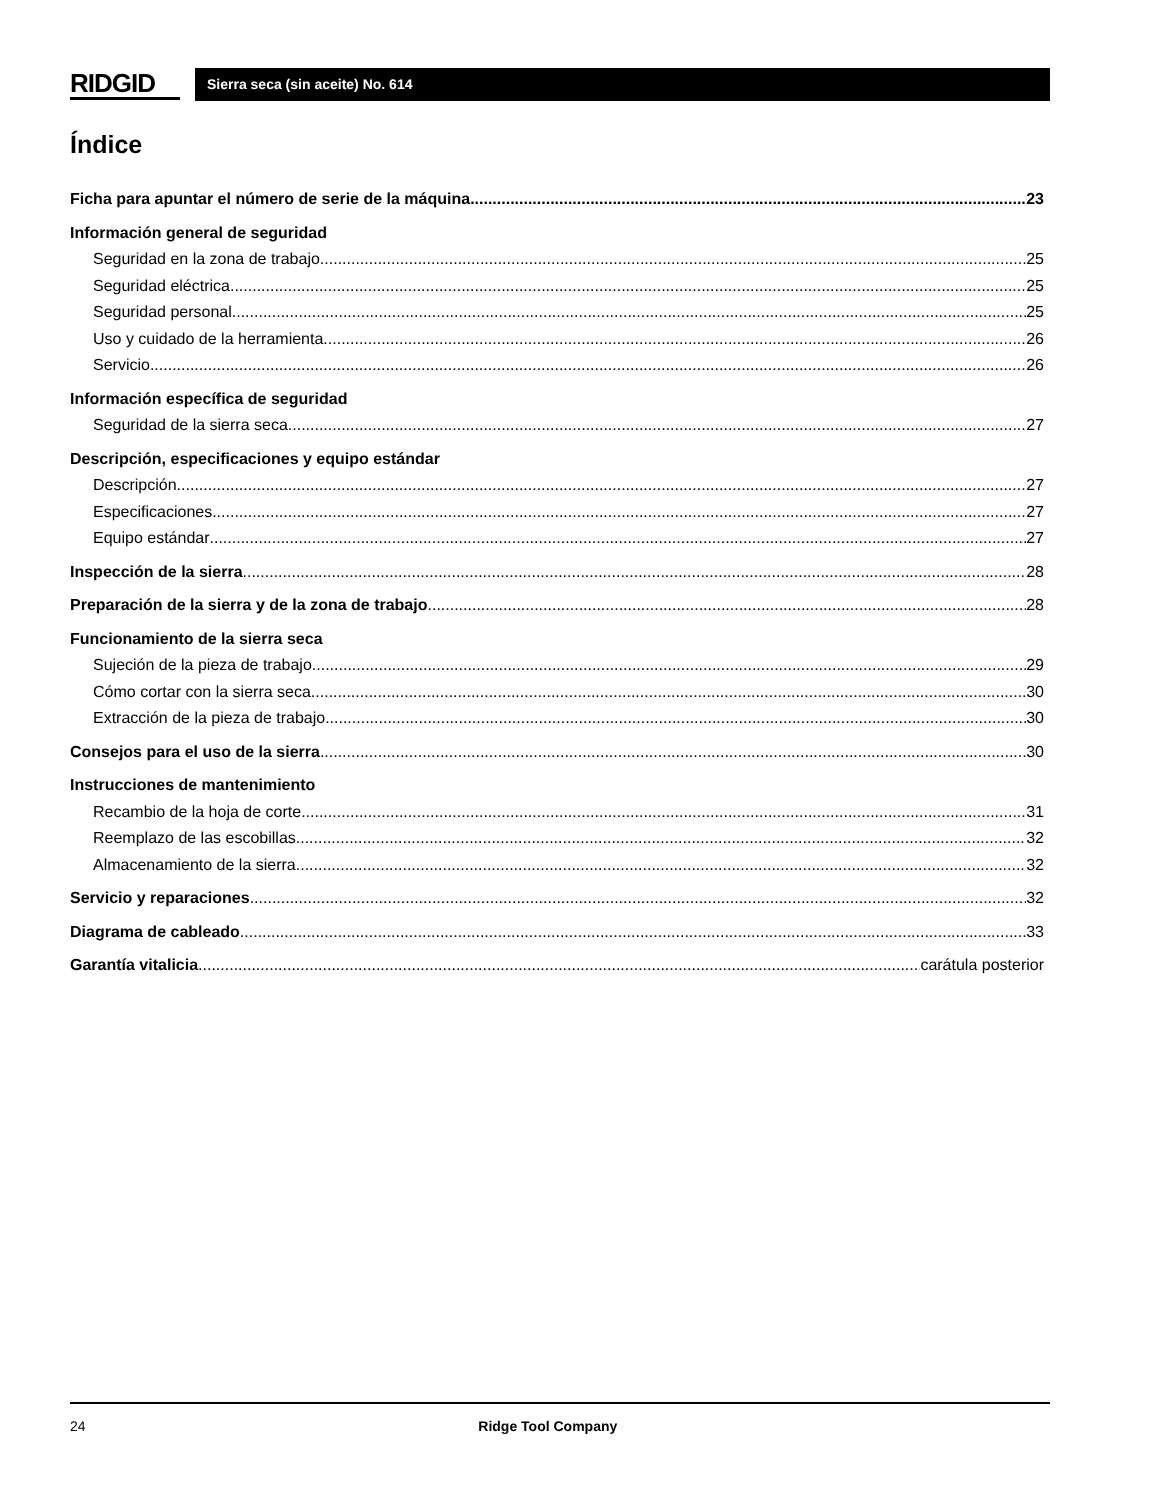RIDGID
Sierra seca (sin aceite) No. 614
Índice
Ficha para apuntar el número de serie de la máquina 23
Información general de seguridad
Seguridad en la zona de trabajo 25
Seguridad eléctrica 25
Seguridad personal 25
Uso y cuidado de la herramienta 26
Servicio 26
Información específica de seguridad
Seguridad de la sierra seca. 27
Descripción, especificaciones y equipo estándar
Descripción 27
Especificaciones 27
Equipo estándar 27
Inspección de la sierra 28
Preparación de la sierra y de la zona de trabajo 28
Funcionamiento de la sierra seca
Sujeción de la pieza de trabajo 29
Cómo cortar con la sierra seca 30
Extracción de la pieza de trabajo 30
Consejos para el uso de la sierra 30
Instrucciones de mantenimiento
Recambio de la hoja de corte 31
Reemplazo de las escobillas 32
Almacenamiento de la sierra 32
Servicio y reparaciones 32
Diagrama de cableado 33
Garantía vitalicia carátula posterior
24 Ridge Tool Company